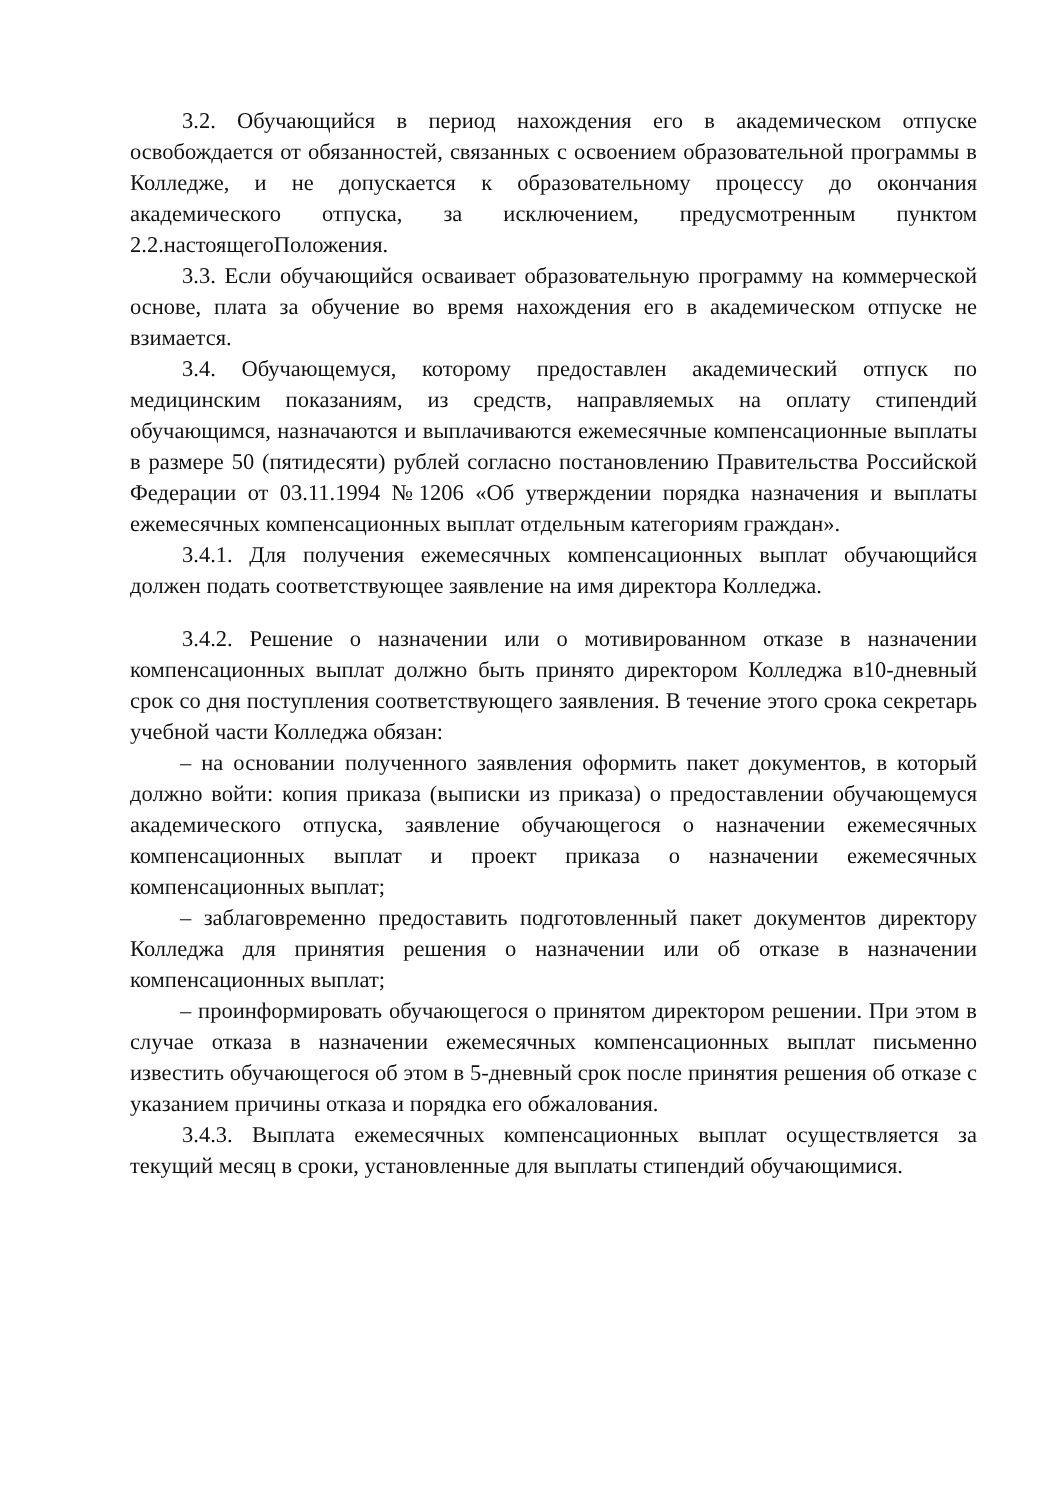3.2. Обучающийся в период нахождения его в академическом отпуске освобождается от обязанностей, связанных с освоением образовательной программы в Колледже, и не допускается к образовательному процессу до окончания академического отпуска, за исключением, предусмотренным пунктом 2.2.настоящегоПоложения.
3.3. Если обучающийся осваивает образовательную программу на коммерческой основе, плата за обучение во время нахождения его в академическом отпуске не взимается.
3.4. Обучающемуся, которому предоставлен академический отпуск по медицинским показаниям, из средств, направляемых на оплату стипендий обучающимся, назначаются и выплачиваются ежемесячные компенсационные выплаты в размере 50 (пятидесяти) рублей согласно постановлению Правительства Российской Федерации от 03.11.1994 №1206 «Об утверждении порядка назначения и выплаты ежемесячных компенсационных выплат отдельным категориям граждан».
3.4.1. Для получения ежемесячных компенсационных выплат обучающийся должен подать соответствующее заявление на имя директора Колледжа.
3.4.2. Решение о назначении или о мотивированном отказе в назначении компенсационных выплат должно быть принято директором Колледжа в10-дневный срок со дня поступления соответствующего заявления. В течение этого срока секретарь учебной части Колледжа обязан:
– на основании полученного заявления оформить пакет документов, в который должно войти: копия приказа (выписки из приказа) о предоставлении обучающемуся академического отпуска, заявление обучающегося о назначении ежемесячных компенсационных выплат и проект приказа о назначении ежемесячных компенсационных выплат;
– заблаговременно предоставить подготовленный пакет документов директору Колледжа для принятия решения о назначении или об отказе в назначении компенсационных выплат;
– проинформировать обучающегося о принятом директором решении. При этом в случае отказа в назначении ежемесячных компенсационных выплат письменно известить обучающегося об этом в 5-дневный срок после принятия решения об отказе с указанием причины отказа и порядка его обжалования.
3.4.3. Выплата ежемесячных компенсационных выплат осуществляется за текущий месяц в сроки, установленные для выплаты стипендий обучающимися.